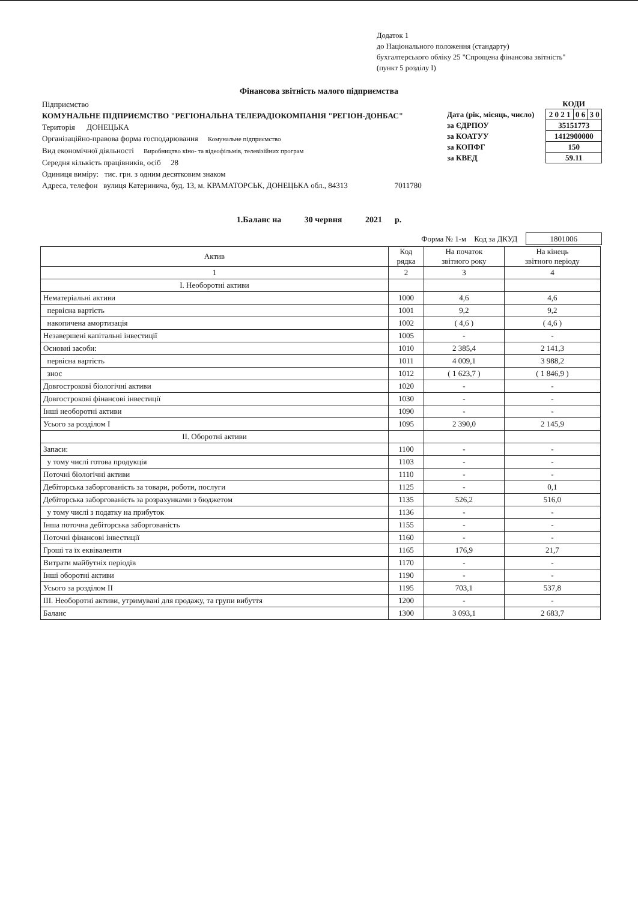Додаток 1
до Національного положення (стандарту)
бухгалтерського обліку 25 "Спрощена фінансова звітність"
(пункт 5 розділу I)
Фінансова звітність малого підприємства
Підприємство
КОМУНАЛЬНЕ ПІДПРИЄМСТВО "РЕГІОНАЛЬНА ТЕЛЕРАДІОКОМПАНІЯ "РЕГІОН-ДОНБАС"
Територія ДОНЕЦЬКА
Організаційно-правова форма господарювання Комунальне підприємство
Вид економічної діяльності Виробництво кіно- та відеофільмів, телевізійних програм
Середня кількість працівників, осіб 28
Одиниця виміру: тис. грн. з одним десятковим знаком
Адреса, телефон вулиця Катеринича, буд. 13, м. КРАМАТОРСЬК, ДОНЕЦЬКА обл., 84313 7011780
| | КОДИ | | |
| Дата (рік, місяць, число) | 2 0 2 1 | 0 6 | 3 0 |
| за ЄДРПОУ | 35151773 | | |
| за КОАТУУ | 1412900000 | | |
| за КОПФГ | 150 | | |
| за КВЕД | 59.11 | | |
1.Баланс на 30 червня 2021 р.
Форма № 1-м Код за ДКУД 1801006
| Актив | Код рядка | На початок звітного року | На кінець звітного періоду |
| --- | --- | --- | --- |
| 1 | 2 | 3 | 4 |
| I. Необоротні активи | | | |
| Нематеріальні активи | 1000 | 4,6 | 4,6 |
| первісна вартість | 1001 | 9,2 | 9,2 |
| накопичена амортизація | 1002 | ( 4,6 ) | ( 4,6 ) |
| Незавершені капітальні інвестиції | 1005 | - | - |
| Основні засоби: | 1010 | 2 385,4 | 2 141,3 |
| первісна вартість | 1011 | 4 009,1 | 3 988,2 |
| знос | 1012 | ( 1 623,7 ) | ( 1 846,9 ) |
| Довгострокові біологічні активи | 1020 | - | - |
| Довгострокові фінансові інвестиції | 1030 | - | - |
| Інші необоротні активи | 1090 | - | - |
| Усього за розділом I | 1095 | 2 390,0 | 2 145,9 |
| II. Оборотні активи | | | |
| Запаси: | 1100 | - | - |
| у тому числі готова продукція | 1103 | - | - |
| Поточні біологічні активи | 1110 | - | - |
| Дебіторська заборгованість за товари, роботи, послуги | 1125 | - | 0,1 |
| Дебіторська заборгованість за розрахунками з бюджетом | 1135 | 526,2 | 516,0 |
| у тому числі з податку на прибуток | 1136 | - | - |
| Інша поточна дебіторська заборгованість | 1155 | - | - |
| Поточні фінансові інвестиції | 1160 | - | - |
| Гроші та їх еквіваленти | 1165 | 176,9 | 21,7 |
| Витрати майбутніх періодів | 1170 | - | - |
| Інші оборотні активи | 1190 | - | - |
| Усього за розділом II | 1195 | 703,1 | 537,8 |
| III. Необоротні активи, утримувані для продажу, та групи вибуття | 1200 | - | - |
| Баланс | 1300 | 3 093,1 | 2 683,7 |